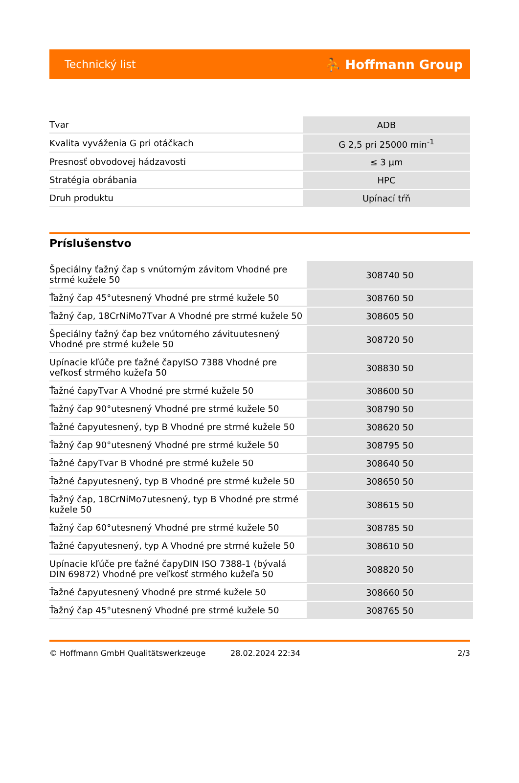Technický list ⛹ Hoffmann Group
| Tvar | ADB |
| Kvalita vyváženia G pri otáčkach | G 2,5 pri 25000 min<sup>-1</sup> |
| Presnosť obvodovej hádzavosti | ≤ 3 µm |
| Stratégia obrábania | HPC |
| Druh produktu | Upínací tŕň |
Príslušenstvo
| Špeciálny ťažný čap s vnútorným závitom Vhodné pre strmé kužele 50 | 308740 50 |
| Ťažný čap 45°utesnený Vhodné pre strmé kužele 50 | 308760 50 |
| Ťažný čap, 18CrNiMo7Tvar A Vhodné pre strmé kužele 50 | 308605 50 |
| Špeciálny ťažný čap bez vnútorného závituutesnený Vhodné pre strmé kužele 50 | 308720 50 |
| Upínacie kľúče pre ťažné čapyISO 7388 Vhodné pre veľkosť strmého kužeľa 50 | 308830 50 |
| Ťažné čapyTvar A Vhodné pre strmé kužele 50 | 308600 50 |
| Ťažný čap 90°utesnený Vhodné pre strmé kužele 50 | 308790 50 |
| Ťažné čapyutesnený, typ B Vhodné pre strmé kužele 50 | 308620 50 |
| Ťažný čap 90°utesnený Vhodné pre strmé kužele 50 | 308795 50 |
| Ťažné čapyTvar B Vhodné pre strmé kužele 50 | 308640 50 |
| Ťažné čapyutesnený, typ B Vhodné pre strmé kužele 50 | 308650 50 |
| Ťažný čap, 18CrNiMo7utesnený, typ B Vhodné pre strmé kužele 50 | 308615 50 |
| Ťažný čap 60°utesnený Vhodné pre strmé kužele 50 | 308785 50 |
| Ťažné čapyutesnený, typ A Vhodné pre strmé kužele 50 | 308610 50 |
| Upínacie kľúče pre ťažné čapyDIN ISO 7388-1 (bývalá DIN 69872) Vhodné pre veľkosť strmého kužeľa 50 | 308820 50 |
| Ťažné čapyutesnený Vhodné pre strmé kužele 50 | 308660 50 |
| Ťažný čap 45°utesnený Vhodné pre strmé kužele 50 | 308765 50 |
© Hoffmann GmbH Qualitätswerkzeuge 28.02.2024 22:34 2/3